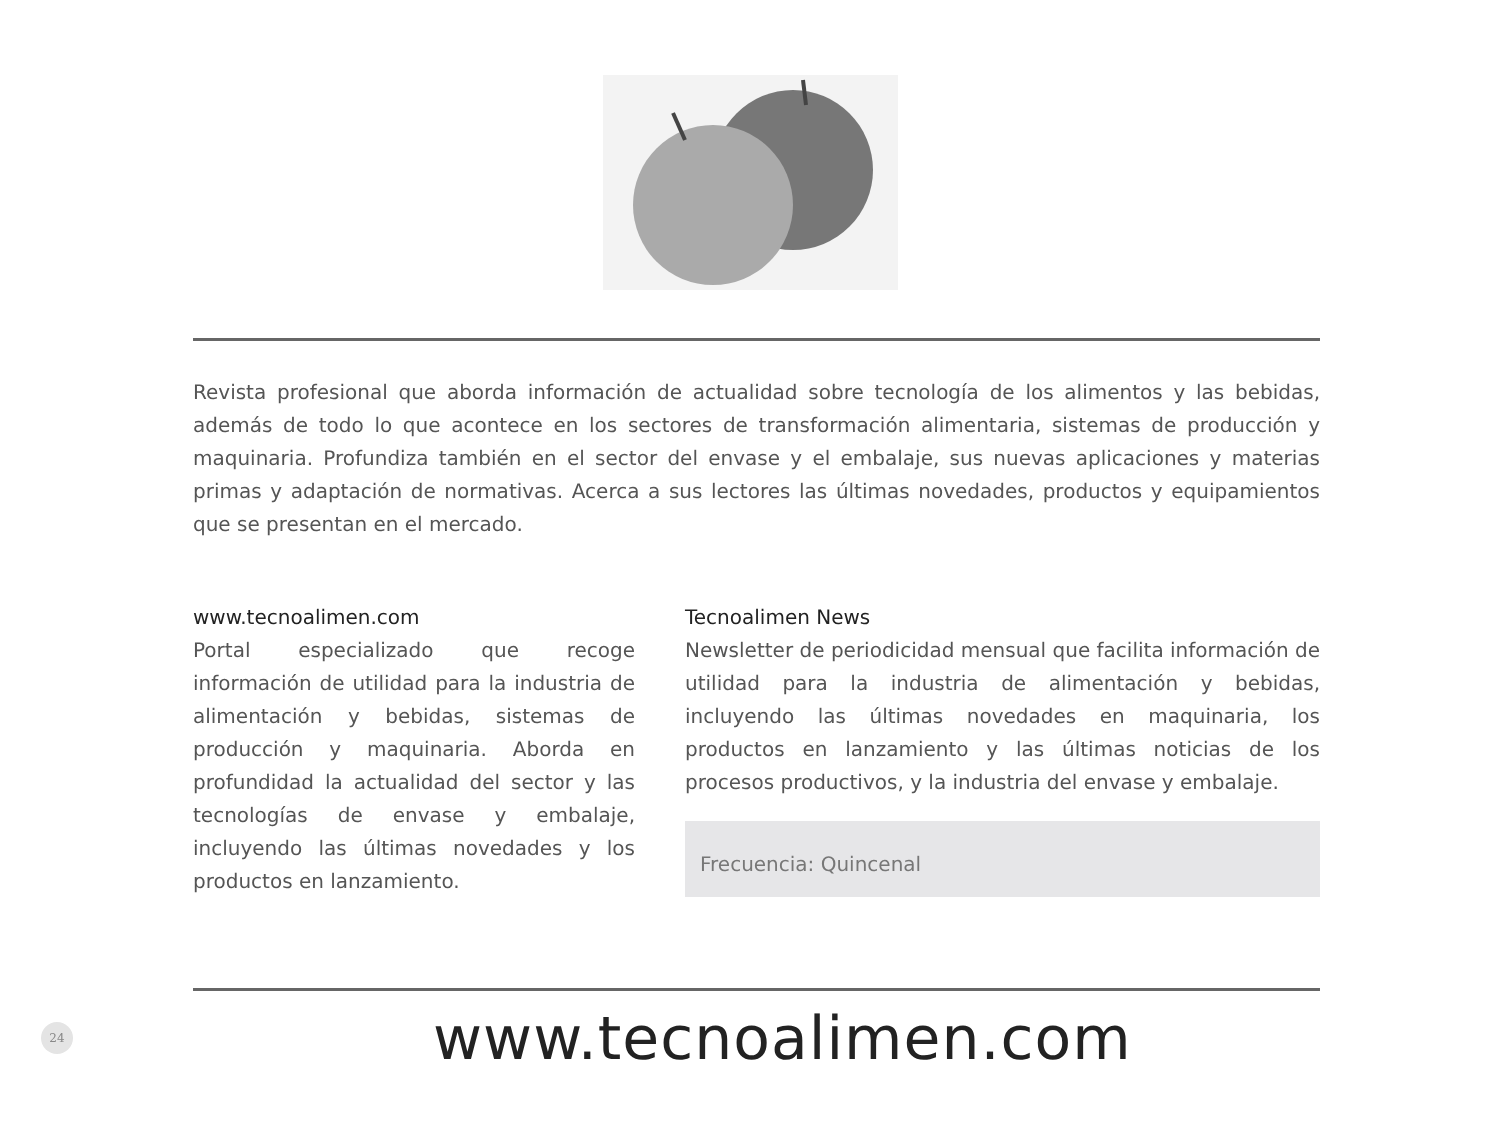Revista profesional que aborda información de actualidad sobre tecnología de los alimentos y las bebidas, además de todo lo que acontece en los sectores de transformación alimentaria, sistemas de producción y maquinaria. Profundiza también en el sector del envase y el embalaje, sus nuevas aplicaciones y materias primas y adaptación de normativas. Acerca a sus lectores las últimas novedades, productos y equipamientos que se presentan en el mercado.
www.tecnoalimen.com
Portal especializado que recoge información de utilidad para la industria de alimentación y bebidas, sistemas de producción y maquinaria. Aborda en profundidad la actualidad del sector y las tecnologías de envase y embalaje, incluyendo las últimas novedades y los productos en lanzamiento.
Tecnoalimen News
Newsletter de periodicidad mensual que facilita información de utilidad para la industria de alimentación y bebidas, incluyendo las últimas novedades en maquinaria, los productos en lanzamiento y las últimas noticias de los procesos productivos, y la industria del envase y embalaje.
Frecuencia: Quincenal
24
www.tecnoalimen.com